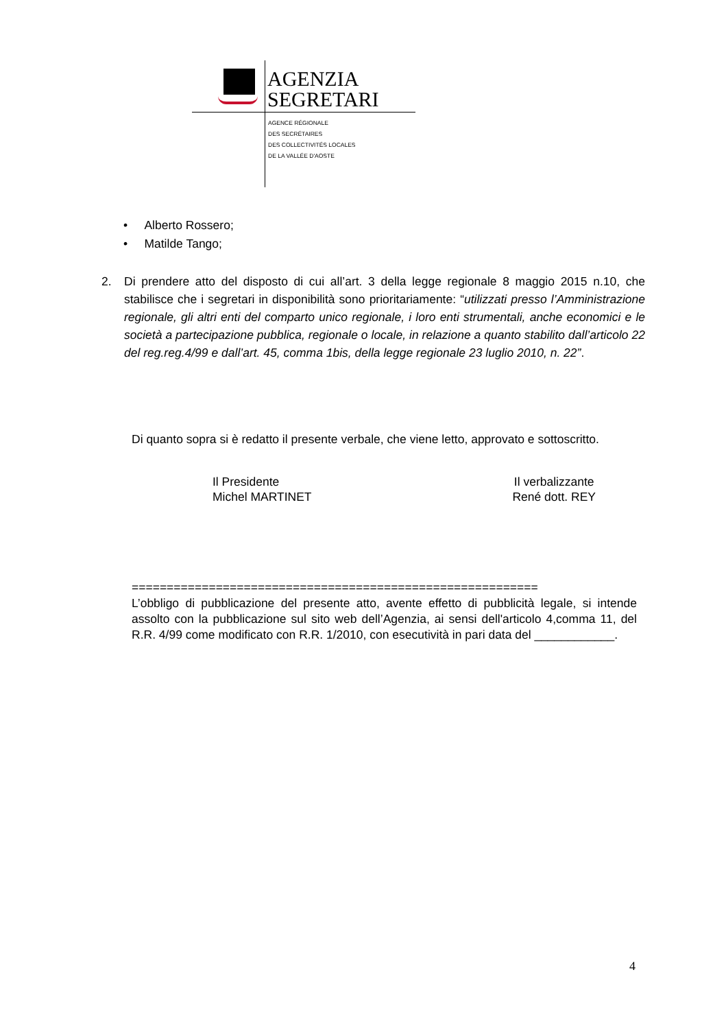AGENZIA
SEGRETARI
AGENCE RÉGIONALE
DES SECRÉTAIRES
DES COLLECTIVITÉS LOCALES
DE LA VALLÉE D'AOSTE
• Alberto Rossero;
• Matilde Tango;
2. Di prendere atto del disposto di cui all’art. 3 della legge regionale 8 maggio 2015 n.10, che stabilisce che i segretari in disponibilità sono prioritariamente: “utilizzati presso l’Amministrazione regionale, gli altri enti del comparto unico regionale, i loro enti strumentali, anche economici e le società a partecipazione pubblica, regionale o locale, in relazione a quanto stabilito dall’articolo 22 del reg.reg.4/99 e dall’art. 45, comma 1bis, della legge regionale 23 luglio 2010, n. 22”.
Di quanto sopra si è redatto il presente verbale, che viene letto, approvato e sottoscritto.
Il Presidente
Michel MARTINET
Il verbalizzante
René dott. REY
==========================================================
L’obbligo di pubblicazione del presente atto, avente effetto di pubblicità legale, si intende assolto con la pubblicazione sul sito web dell’Agenzia, ai sensi dell'articolo 4,comma 11, del R.R. 4/99 come modificato con R.R. 1/2010, con esecutività in pari data del ____________.
4